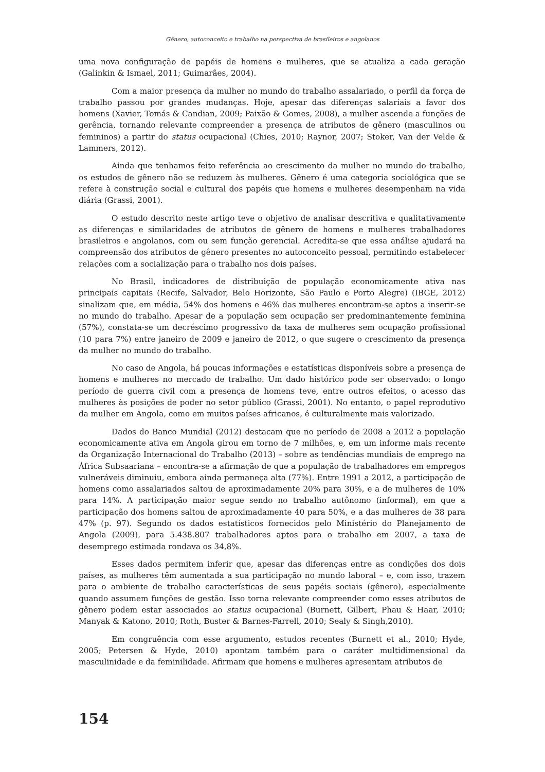Gênero, autoconceito e trabalho na perspectiva de brasileiros e angolanos
uma nova configuração de papéis de homens e mulheres, que se atualiza a cada geração (Galinkin & Ismael, 2011; Guimarães, 2004).
Com a maior presença da mulher no mundo do trabalho assalariado, o perfil da força de trabalho passou por grandes mudanças. Hoje, apesar das diferenças salariais a favor dos homens (Xavier, Tomás & Candian, 2009; Paixão & Gomes, 2008), a mulher ascende a funções de gerência, tornando relevante compreender a presença de atributos de gênero (masculinos ou femininos) a partir do status ocupacional (Chies, 2010; Raynor, 2007; Stoker, Van der Velde & Lammers, 2012).
Ainda que tenhamos feito referência ao crescimento da mulher no mundo do trabalho, os estudos de gênero não se reduzem às mulheres. Gênero é uma categoria sociológica que se refere à construção social e cultural dos papéis que homens e mulheres desempenham na vida diária (Grassi, 2001).
O estudo descrito neste artigo teve o objetivo de analisar descritiva e qualitativamente as diferenças e similaridades de atributos de gênero de homens e mulheres trabalhadores brasileiros e angolanos, com ou sem função gerencial. Acredita-se que essa análise ajudará na compreensão dos atributos de gênero presentes no autoconceito pessoal, permitindo estabelecer relações com a socialização para o trabalho nos dois países.
No Brasil, indicadores de distribuição de população economicamente ativa nas principais capitais (Recife, Salvador, Belo Horizonte, São Paulo e Porto Alegre) (IBGE, 2012) sinalizam que, em média, 54% dos homens e 46% das mulheres encontram-se aptos a inserir-se no mundo do trabalho. Apesar de a população sem ocupação ser predominantemente feminina (57%), constata-se um decréscimo progressivo da taxa de mulheres sem ocupação profissional (10 para 7%) entre janeiro de 2009 e janeiro de 2012, o que sugere o crescimento da presença da mulher no mundo do trabalho.
No caso de Angola, há poucas informações e estatísticas disponíveis sobre a presença de homens e mulheres no mercado de trabalho. Um dado histórico pode ser observado: o longo período de guerra civil com a presença de homens teve, entre outros efeitos, o acesso das mulheres às posições de poder no setor público (Grassi, 2001). No entanto, o papel reprodutivo da mulher em Angola, como em muitos países africanos, é culturalmente mais valorizado.
Dados do Banco Mundial (2012) destacam que no período de 2008 a 2012 a população economicamente ativa em Angola girou em torno de 7 milhões, e, em um informe mais recente da Organização Internacional do Trabalho (2013) – sobre as tendências mundiais de emprego na África Subsaariana – encontra-se a afirmação de que a população de trabalhadores em empregos vulneráveis diminuiu, embora ainda permaneça alta (77%). Entre 1991 a 2012, a participação de homens como assalariados saltou de aproximadamente 20% para 30%, e a de mulheres de 10% para 14%. A participação maior segue sendo no trabalho autônomo (informal), em que a participação dos homens saltou de aproximadamente 40 para 50%, e a das mulheres de 38 para 47% (p. 97). Segundo os dados estatísticos fornecidos pelo Ministério do Planejamento de Angola (2009), para 5.438.807 trabalhadores aptos para o trabalho em 2007, a taxa de desemprego estimada rondava os 34,8%.
Esses dados permitem inferir que, apesar das diferenças entre as condições dos dois países, as mulheres têm aumentada a sua participação no mundo laboral – e, com isso, trazem para o ambiente de trabalho características de seus papéis sociais (gênero), especialmente quando assumem funções de gestão. Isso torna relevante compreender como esses atributos de gênero podem estar associados ao status ocupacional (Burnett, Gilbert, Phau & Haar, 2010; Manyak & Katono, 2010; Roth, Buster & Barnes-Farrell, 2010; Sealy & Singh,2010).
Em congruência com esse argumento, estudos recentes (Burnett et al., 2010; Hyde, 2005; Petersen & Hyde, 2010) apontam também para o caráter multidimensional da masculinidade e da feminilidade. Afirmam que homens e mulheres apresentam atributos de
154